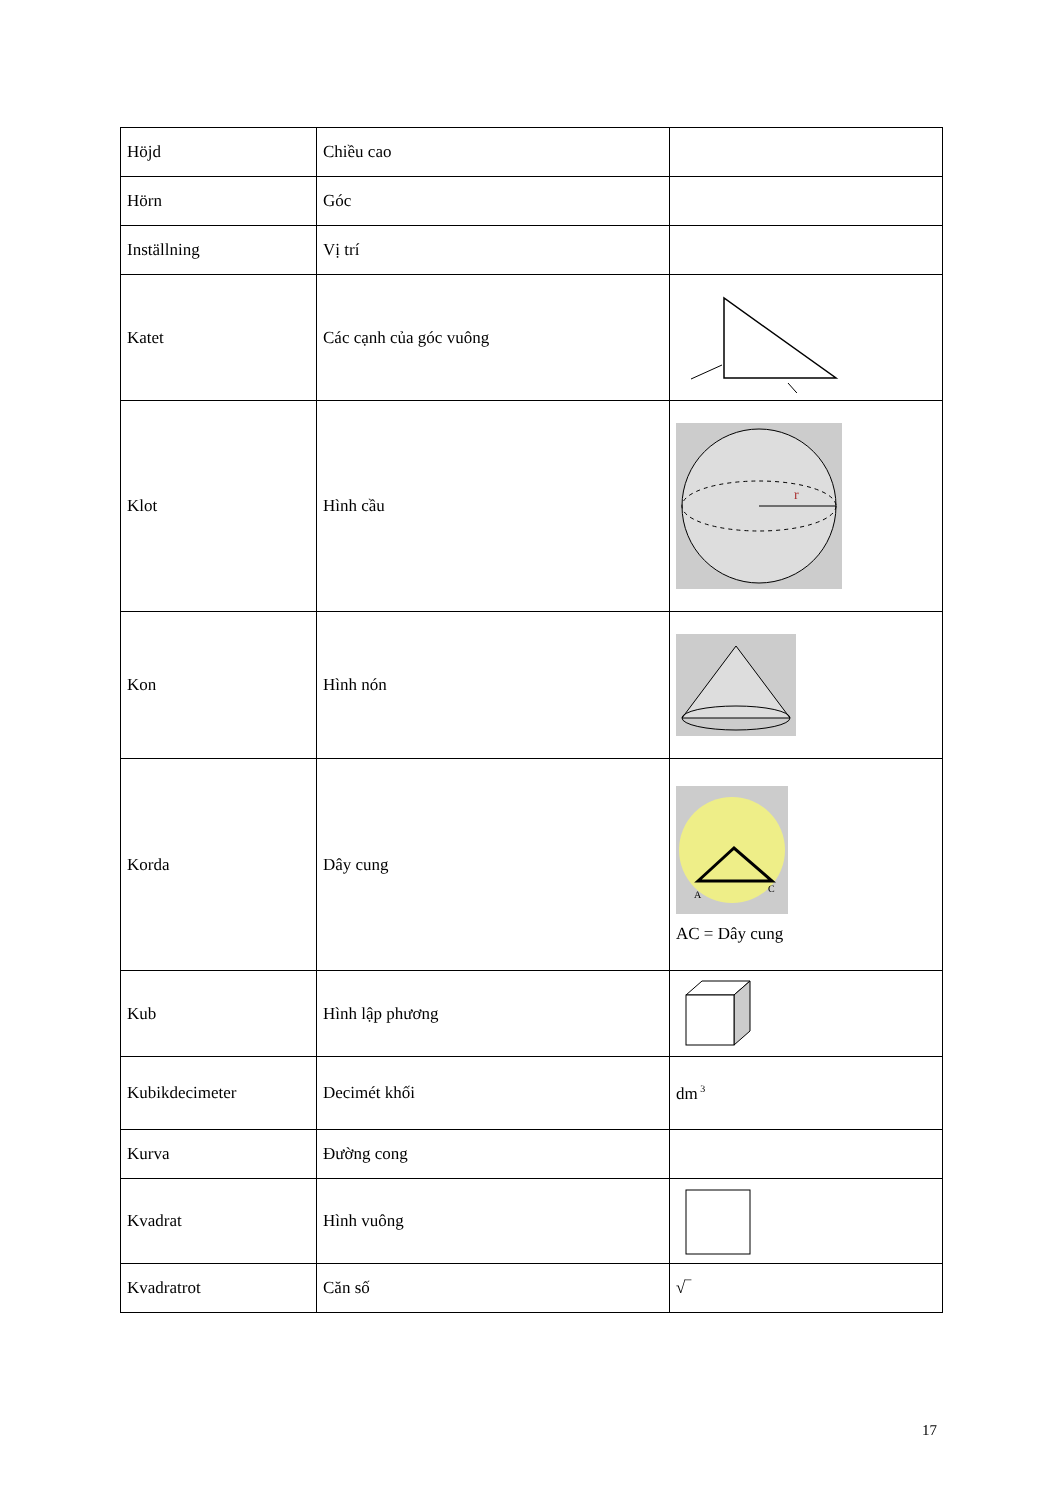| Höjd | Chiều cao | |
| Hörn | Góc | |
| Inställning | Vị trí | |
| Katet | Các cạnh của góc vuông | |
| Klot | Hình cầu | r |
| Kon | Hình nón | |
| Korda | Dây cung | A C AC = Dây cung |
| Kub | Hình lập phương | |
| Kubikdecimeter | Decimét khối | dm<sup>3</sup> |
| Kurva | Đường cong | |
| Kvadrat | Hình vuông | |
| Kvadratrot | Căn số | √‾ |
17